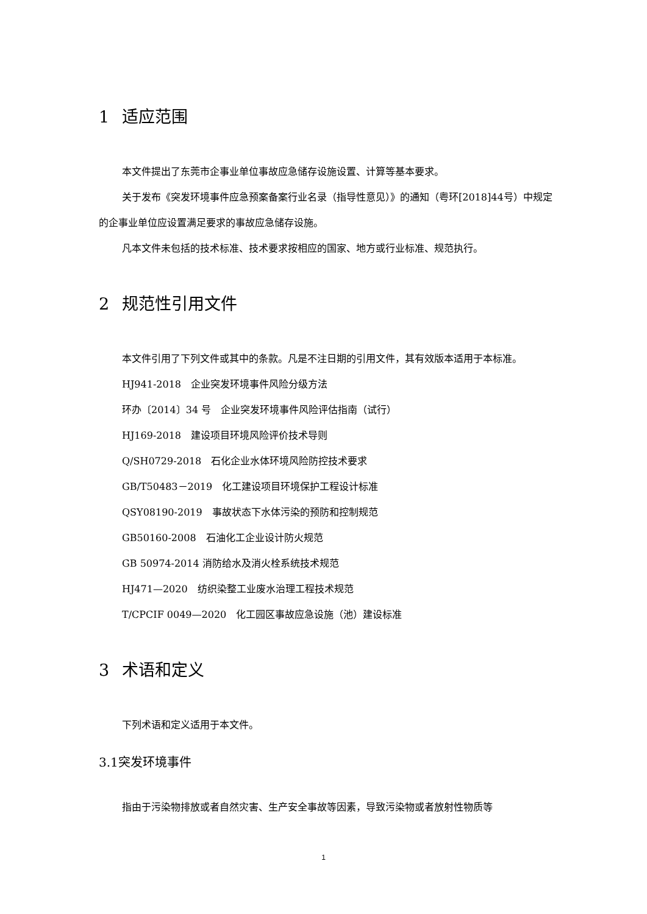1 适应范围
本文件提出了东莞市企事业单位事故应急储存设施设置、计算等基本要求。
关于发布《突发环境事件应急预案备案行业名录（指导性意见）》的通知（粤环[2018]44号）中规定的企事业单位应设置满足要求的事故应急储存设施。
凡本文件未包括的技术标准、技术要求按相应的国家、地方或行业标准、规范执行。
2 规范性引用文件
本文件引用了下列文件或其中的条款。凡是不注日期的引用文件，其有效版本适用于本标准。
HJ941-2018　企业突发环境事件风险分级方法
环办〔2014〕34 号　企业突发环境事件风险评估指南（试行）
HJ169-2018　建设项目环境风险评价技术导则
Q/SH0729-2018　石化企业水体环境风险防控技术要求
GB/T50483－2019　化工建设项目环境保护工程设计标准
QSY08190-2019　事故状态下水体污染的预防和控制规范
GB50160-2008　石油化工企业设计防火规范
GB 50974-2014 消防给水及消火栓系统技术规范
HJ471—2020　纺织染整工业废水治理工程技术规范
T/CPCIF 0049—2020　化工园区事故应急设施（池）建设标准
3 术语和定义
下列术语和定义适用于本文件。
3.1突发环境事件
指由于污染物排放或者自然灾害、生产安全事故等因素，导致污染物或者放射性物质等
1